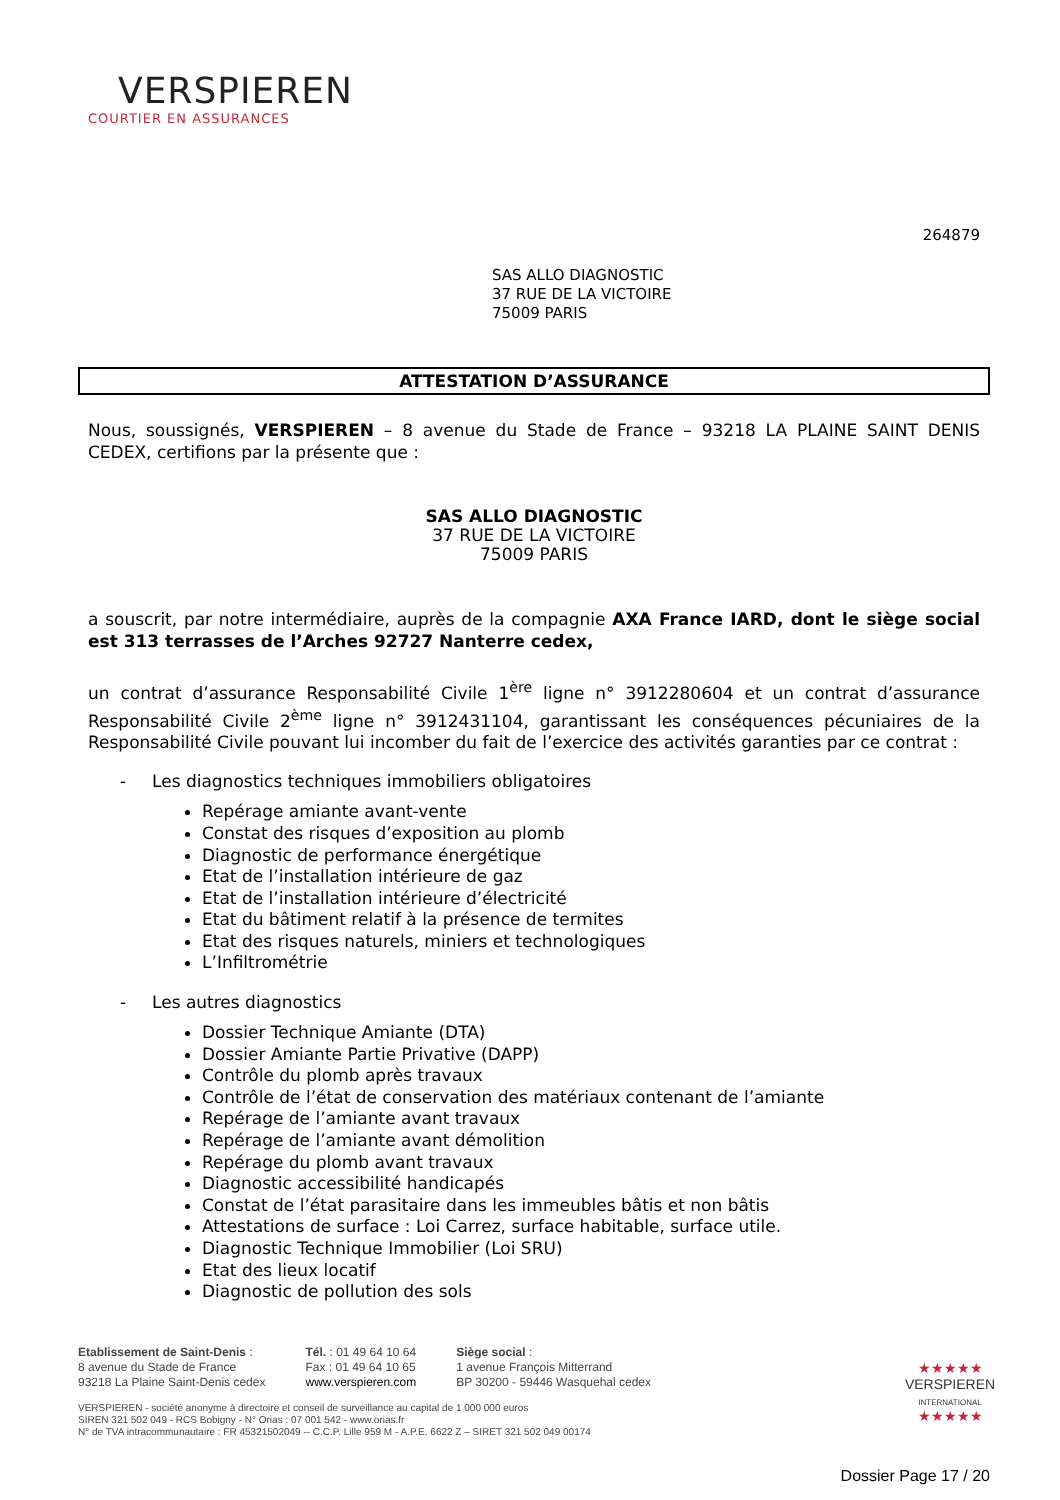VERSPIEREN
COURTIER EN ASSURANCES
264879
SAS ALLO DIAGNOSTIC
37 RUE DE LA VICTOIRE
75009 PARIS
ATTESTATION D’ASSURANCE
Nous, soussignés, VERSPIEREN – 8 avenue du Stade de France – 93218 LA PLAINE SAINT DENIS CEDEX, certifions par la présente que :
SAS ALLO DIAGNOSTIC
37 RUE DE LA VICTOIRE
75009 PARIS
a souscrit, par notre intermédiaire, auprès de la compagnie AXA France IARD, dont le siège social est 313 terrasses de l’Arches 92727 Nanterre cedex,
un contrat d’assurance Responsabilité Civile 1<sup>ère</sup> ligne n° 3912280604 et un contrat d’assurance Responsabilité Civile 2<sup>ème</sup> ligne n° 3912431104, garantissant les conséquences pécuniaires de la Responsabilité Civile pouvant lui incomber du fait de l’exercice des activités garanties par ce contrat :
- Les diagnostics techniques immobiliers obligatoires
Repérage amiante avant-vente
Constat des risques d’exposition au plomb
Diagnostic de performance énergétique
Etat de l’installation intérieure de gaz
Etat de l’installation intérieure d’électricité
Etat du bâtiment relatif à la présence de termites
Etat des risques naturels, miniers et technologiques
L’Infiltrométrie
- Les autres diagnostics
Dossier Technique Amiante (DTA)
Dossier Amiante Partie Privative (DAPP)
Contrôle du plomb après travaux
Contrôle de l’état de conservation des matériaux contenant de l’amiante
Repérage de l’amiante avant travaux
Repérage de l’amiante avant démolition
Repérage du plomb avant travaux
Diagnostic accessibilité handicapés
Constat de l’état parasitaire dans les immeubles bâtis et non bâtis
Attestations de surface : Loi Carrez, surface habitable, surface utile.
Diagnostic Technique Immobilier (Loi SRU)
Etat des lieux locatif
Diagnostic de pollution des sols
Etablissement de Saint-Denis :
8 avenue du Stade de France
93218 La Plaine Saint-Denis cedex
Tél. : 01 49 64 10 64
Fax : 01 49 64 10 65
www.verspieren.com
Siège social :
1 avenue François Mitterrand
BP 30200 - 59446 Wasquehal cedex
VERSPIEREN - société anonyme à directoire et conseil de surveillance au capital de 1 000 000 euros
SIREN 321 502 049 - RCS Bobigny - N° Orias : 07 001 542 - www.orias.fr
N° de TVA intracommunautaire : FR 45321502049 -- C.C.P. Lille 959 M - A.P.E. 6622 Z – SIRET 321 502 049 00174
★★★★★
VERSPIEREN
INTERNATIONAL
★★★★★
Dossier Page 17 / 20